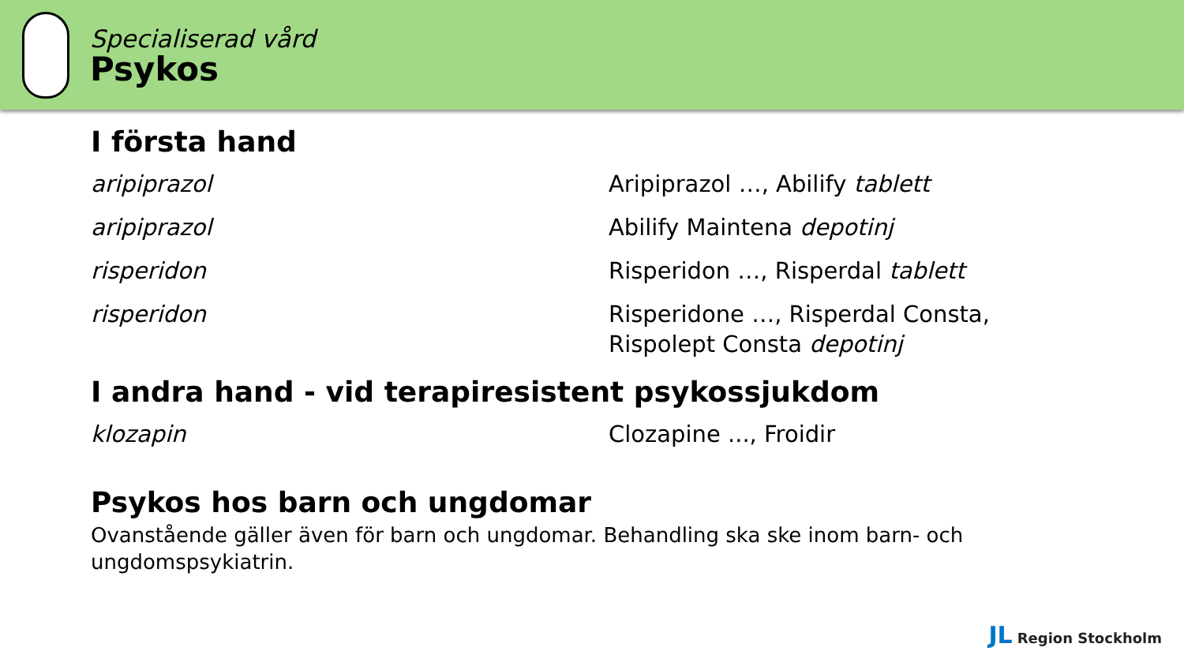Specialiserad vård
Psykos
I första hand
| aripiprazol | Aripiprazol …, Abilify tablett |
| aripiprazol | Abilify Maintena depotinj |
| risperidon | Risperidon …, Risperdal tablett |
| risperidon | Risperidone …, Risperdal Consta, Rispolept Consta depotinj |
I andra hand - vid terapiresistent psykossjukdom
| klozapin | Clozapine ..., Froidir |
Psykos hos barn och ungdomar
Ovanstående gäller även för barn och ungdomar. Behandling ska ske inom barn- och ungdomspsykiatrin.
JL Region Stockholm